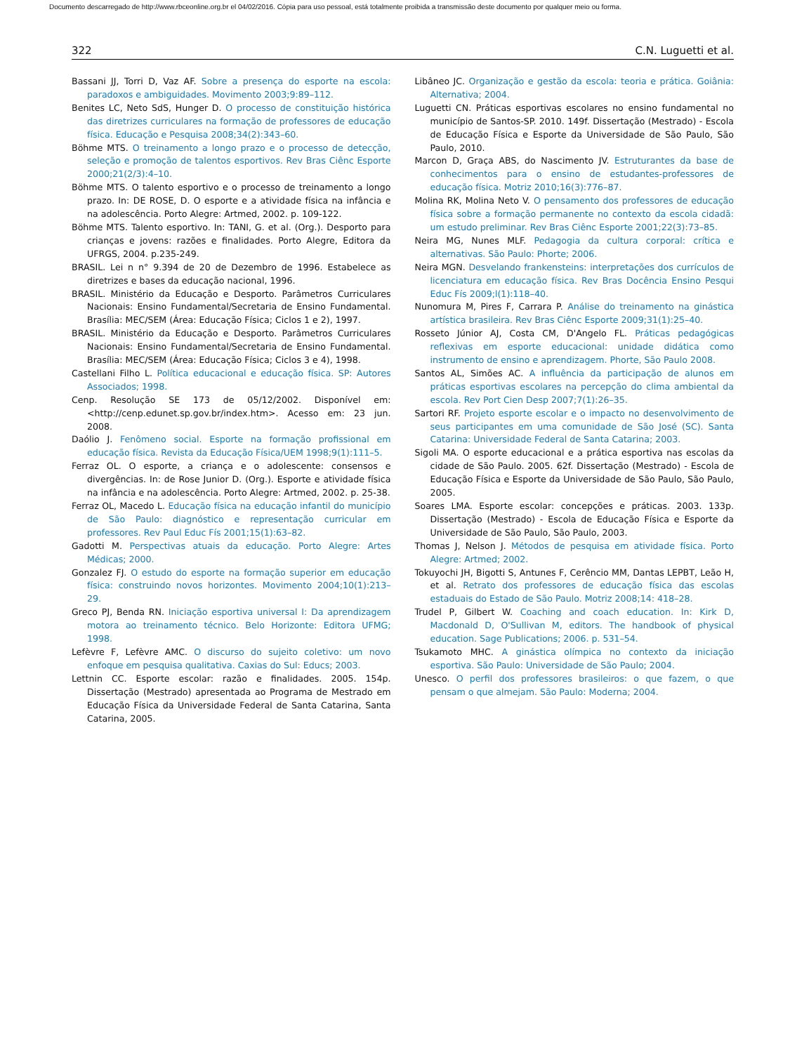Documento descarregado de http://www.rbceonline.org.br el 04/02/2016. Cópia para uso pessoal, está totalmente proibida a transmissão deste documento por qualquer meio ou forma.
322 C.N. Luguetti et al.
Bassani JJ, Torri D, Vaz AF. Sobre a presença do esporte na escola: paradoxos e ambiguidades. Movimento 2003;9:89–112.
Benites LC, Neto SdS, Hunger D. O processo de constituição histórica das diretrizes curriculares na formação de professores de educação física. Educação e Pesquisa 2008;34(2):343–60.
Böhme MTS. O treinamento a longo prazo e o processo de detecção, seleção e promoção de talentos esportivos. Rev Bras Ciênc Esporte 2000;21(2/3):4–10.
Böhme MTS. O talento esportivo e o processo de treinamento a longo prazo. In: DE ROSE, D. O esporte e a atividade física na infância e na adolescência. Porto Alegre: Artmed, 2002. p. 109-122.
Böhme MTS. Talento esportivo. In: TANI, G. et al. (Org.). Desporto para crianças e jovens: razões e finalidades. Porto Alegre, Editora da UFRGS, 2004. p.235-249.
BRASIL. Lei n n° 9.394 de 20 de Dezembro de 1996. Estabelece as diretrizes e bases da educação nacional, 1996.
BRASIL. Ministério da Educação e Desporto. Parâmetros Curriculares Nacionais: Ensino Fundamental/Secretaria de Ensino Fundamental. Brasília: MEC/SEM (Área: Educação Física; Ciclos 1 e 2), 1997.
BRASIL. Ministério da Educação e Desporto. Parâmetros Curriculares Nacionais: Ensino Fundamental/Secretaria de Ensino Fundamental. Brasília: MEC/SEM (Área: Educação Física; Ciclos 3 e 4), 1998.
Castellani Filho L. Política educacional e educação física. SP: Autores Associados; 1998.
Cenp. Resolução SE 173 de 05/12/2002. Disponível em: <http://cenp.edunet.sp.gov.br/index.htm>. Acesso em: 23 jun. 2008.
Daólio J. Fenômeno social. Esporte na formação profissional em educação física. Revista da Educação Física/UEM 1998;9(1):111–5.
Ferraz OL. O esporte, a criança e o adolescente: consensos e divergências. In: de Rose Junior D. (Org.). Esporte e atividade física na infância e na adolescência. Porto Alegre: Artmed, 2002. p. 25-38.
Ferraz OL, Macedo L. Educação física na educação infantil do município de São Paulo: diagnóstico e representação curricular em professores. Rev Paul Educ Fís 2001;15(1):63–82.
Gadotti M. Perspectivas atuais da educação. Porto Alegre: Artes Médicas; 2000.
Gonzalez FJ. O estudo do esporte na formação superior em educação física: construindo novos horizontes. Movimento 2004;10(1):213–29.
Greco PJ, Benda RN. Iniciação esportiva universal I: Da aprendizagem motora ao treinamento técnico. Belo Horizonte: Editora UFMG; 1998.
Lefèvre F, Lefèvre AMC. O discurso do sujeito coletivo: um novo enfoque em pesquisa qualitativa. Caxias do Sul: Educs; 2003.
Lettnin CC. Esporte escolar: razão e finalidades. 2005. 154p. Dissertação (Mestrado) apresentada ao Programa de Mestrado em Educação Física da Universidade Federal de Santa Catarina, Santa Catarina, 2005.
Libâneo JC. Organização e gestão da escola: teoria e prática. Goiânia: Alternativa; 2004.
Luguetti CN. Práticas esportivas escolares no ensino fundamental no município de Santos-SP. 2010. 149f. Dissertação (Mestrado) - Escola de Educação Física e Esporte da Universidade de São Paulo, São Paulo, 2010.
Marcon D, Graça ABS, do Nascimento JV. Estruturantes da base de conhecimentos para o ensino de estudantes-professores de educação física. Motriz 2010;16(3):776–87.
Molina RK, Molina Neto V. O pensamento dos professores de educação física sobre a formação permanente no contexto da escola cidadã: um estudo preliminar. Rev Bras Ciênc Esporte 2001;22(3):73–85.
Neira MG, Nunes MLF. Pedagogia da cultura corporal: crítica e alternativas. São Paulo: Phorte; 2006.
Neira MGN. Desvelando frankensteins: interpretações dos currículos de licenciatura em educação física. Rev Bras Docência Ensino Pesqui Educ Fís 2009;l(1):118–40.
Nunomura M, Pires F, Carrara P. Análise do treinamento na ginástica artística brasileira. Rev Bras Ciênc Esporte 2009;31(1):25–40.
Rosseto Júnior AJ, Costa CM, D'Angelo FL. Práticas pedagógicas reflexivas em esporte educacional: unidade didática como instrumento de ensino e aprendizagem. Phorte, São Paulo 2008.
Santos AL, Simões AC. A influência da participação de alunos em práticas esportivas escolares na percepção do clima ambiental da escola. Rev Port Cien Desp 2007;7(1):26–35.
Sartori RF. Projeto esporte escolar e o impacto no desenvolvimento de seus participantes em uma comunidade de São José (SC). Santa Catarina: Universidade Federal de Santa Catarina; 2003.
Sigoli MA. O esporte educacional e a prática esportiva nas escolas da cidade de São Paulo. 2005. 62f. Dissertação (Mestrado) - Escola de Educação Física e Esporte da Universidade de São Paulo, São Paulo, 2005.
Soares LMA. Esporte escolar: concepções e práticas. 2003. 133p. Dissertação (Mestrado) - Escola de Educação Física e Esporte da Universidade de São Paulo, São Paulo, 2003.
Thomas J, Nelson J. Métodos de pesquisa em atividade física. Porto Alegre: Artmed; 2002.
Tokuyochi JH, Bigotti S, Antunes F, Cerêncio MM, Dantas LEPBT, Leão H, et al. Retrato dos professores de educação física das escolas estaduais do Estado de São Paulo. Motriz 2008;14: 418–28.
Trudel P, Gilbert W. Coaching and coach education. In: Kirk D, Macdonald D, O'Sullivan M, editors. The handbook of physical education. Sage Publications; 2006. p. 531–54.
Tsukamoto MHC. A ginástica olímpica no contexto da iniciação esportiva. São Paulo: Universidade de São Paulo; 2004.
Unesco. O perfil dos professores brasileiros: o que fazem, o que pensam o que almejam. São Paulo: Moderna; 2004.